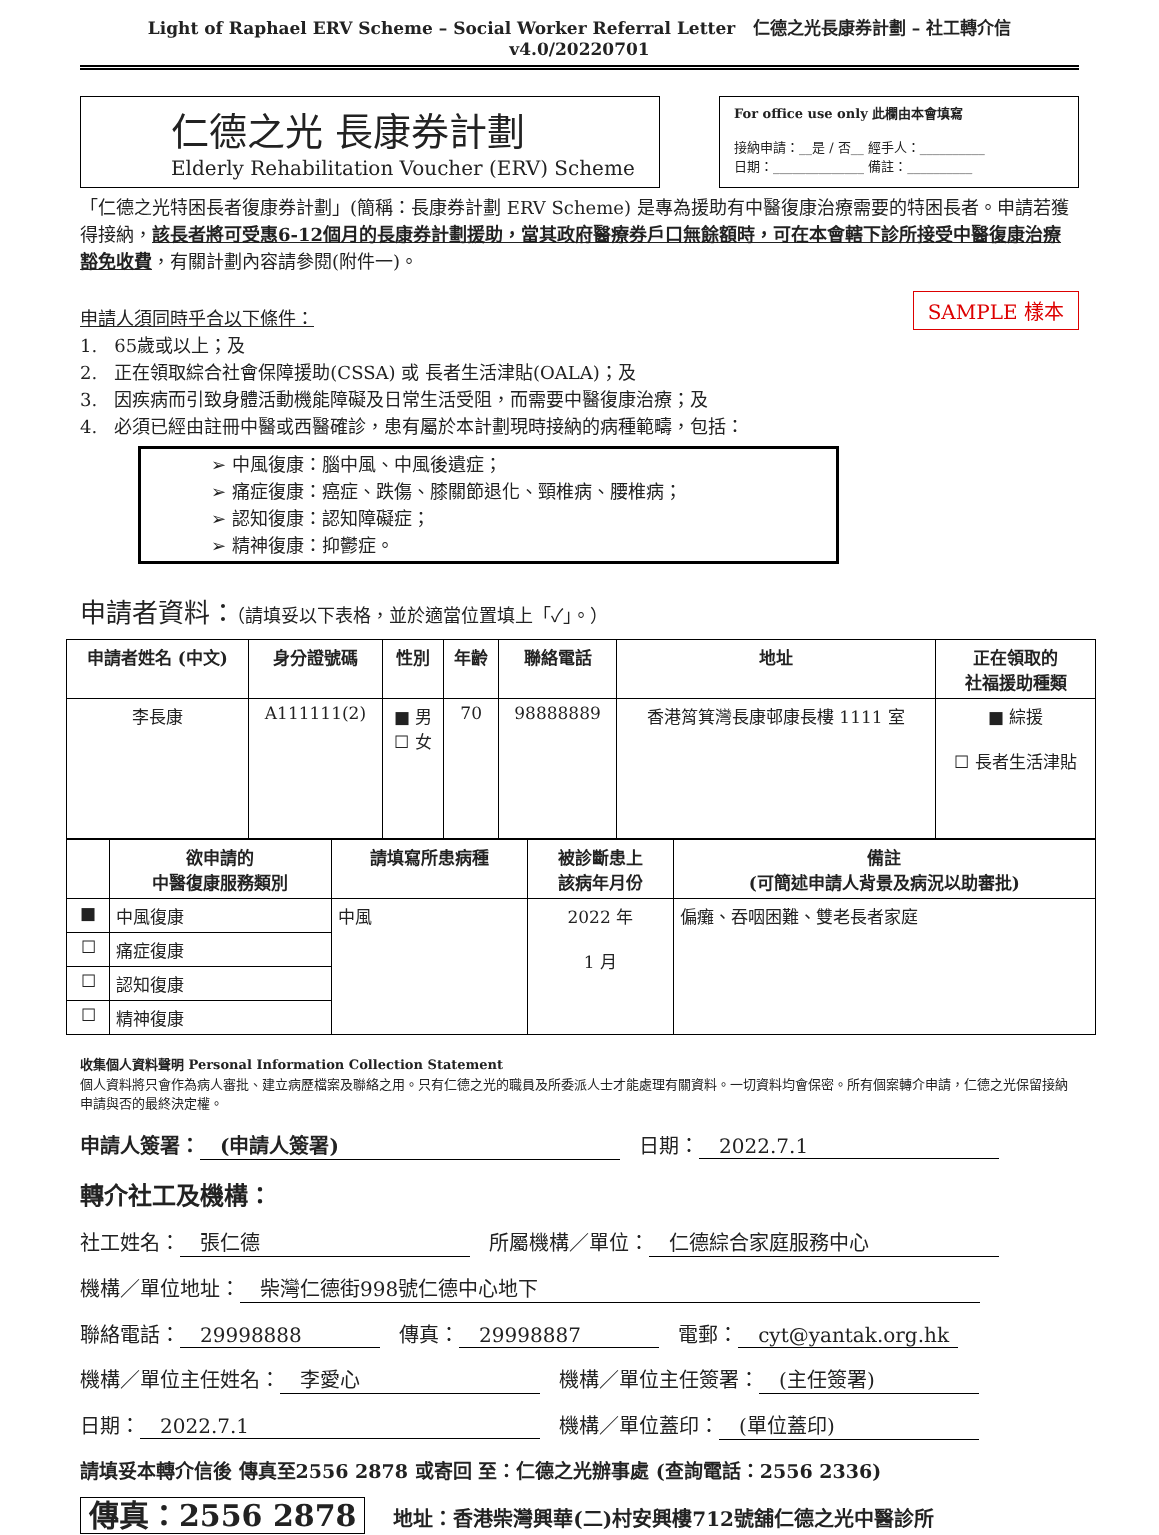Light of Raphael ERV Scheme – Social Worker Referral Letter 仁德之光長康券計劃 – 社工轉介信 v4.0/20220701
仁德之光 長康券計劃
Elderly Rehabilitation Voucher (ERV) Scheme
For office use only 此欄由本會填寫
接納申請：__是 / 否__ 經手人：__________
日期：______________ 備註：__________
「仁德之光特困長者復康券計劃」(簡稱：長康券計劃 ERV Scheme) 是專為援助有中醫復康治療需要的特困長者。申請若獲得接納，該長者將可受惠6-12個月的長康券計劃援助，當其政府醫療券戶口無餘額時，可在本會轄下診所接受中醫復康治療豁免收費，有關計劃內容請參閱(附件一)。
SAMPLE 樣本
申請人須同時乎合以下條件：
1. 65歲或以上；及
2. 正在領取綜合社會保障援助(CSSA) 或 長者生活津貼(OALA)；及
3. 因疾病而引致身體活動機能障礙及日常生活受阻，而需要中醫復康治療；及
4. 必須已經由註冊中醫或西醫確診，患有屬於本計劃現時接納的病種範疇，包括：
➢ 中風復康：腦中風、中風後遺症；
➢ 痛症復康：癌症、跌傷、膝關節退化、頸椎病、腰椎病；
➢ 認知復康：認知障礙症；
➢ 精神復康：抑鬱症。
申請者資料：（請填妥以下表格，並於適當位置填上「✓」。）
| 申請者姓名 (中文) | 身分證號碼 | 性別 | 年齡 | 聯絡電話 | 地址 | 正在領取的 社福援助種類 |
| --- | --- | --- | --- | --- | --- | --- |
| 李長康 | A111111(2) | ■ 男 ☐ 女 | 70 | 98888889 | 香港筲箕灣長康邨康長樓 1111 室 | ■ 綜援 ☐ 長者生活津貼 |
| | 欲申請的 中醫復康服務類別 | 請填寫所患病種 | 被診斷患上 該病年月份 | 備註 (可簡述申請人背景及病況以助審批) |
| --- | --- | --- | --- | --- |
| ■ | 中風復康 | 中風 | 2022 年 1 月 | 偏癱、吞咽困難、雙老長者家庭 |
| ☐ | 痛症復康 | | | |
| ☐ | 認知復康 | | | |
| ☐ | 精神復康 | | | |
收集個人資料聲明 Personal Information Collection Statement
個人資料將只會作為病人審批、建立病歷檔案及聯絡之用。只有仁德之光的職員及所委派人士才能處理有關資料。一切資料均會保密。所有個案轉介申請，仁德之光保留接納申請與否的最終決定權。
申請人簽署： (申請人簽署) 日期： 2022.7.1
轉介社工及機構：
社工姓名： 張仁德 所屬機構／單位： 仁德綜合家庭服務中心
機構／單位地址： 柴灣仁德街998號仁德中心地下
聯絡電話： 29998888 傳真： 29998887 電郵： cyt@yantak.org.hk
機構／單位主任姓名： 李愛心 機構／單位主任簽署： (主任簽署)
日期： 2022.7.1 機構／單位蓋印： (單位蓋印)
請填妥本轉介信後 傳真至2556 2878 或寄回 至：仁德之光辦事處 (查詢電話：2556 2336)
傳真：2556 2878 地址：香港柴灣興華(二)村安興樓712號舖仁德之光中醫診所